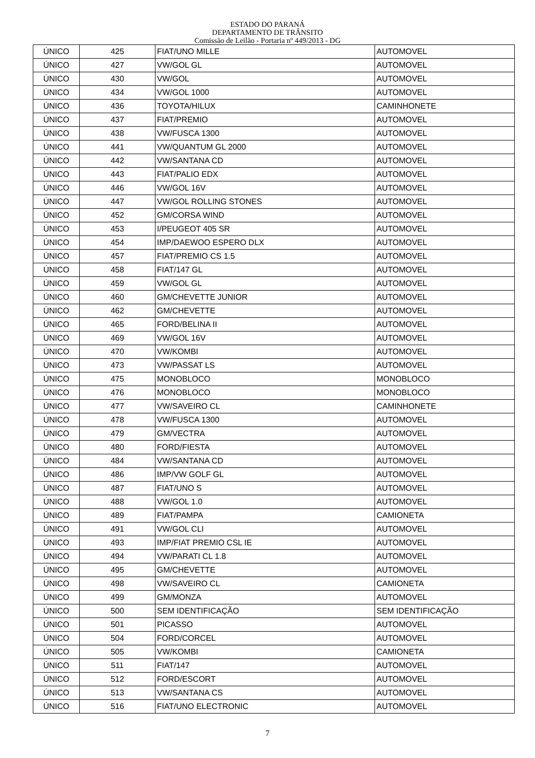ESTADO DO PARANÁ
DEPARTAMENTO DE TRÂNSITO
Comissão de Leilão - Portaria nº 449/2013 - DG
| ÚNICO | 425 | FIAT/UNO MILLE | AUTOMOVEL |
| ÚNICO | 427 | VW/GOL GL | AUTOMOVEL |
| ÚNICO | 430 | VW/GOL | AUTOMOVEL |
| ÚNICO | 434 | VW/GOL 1000 | AUTOMOVEL |
| ÚNICO | 436 | TOYOTA/HILUX | CAMINHONETE |
| ÚNICO | 437 | FIAT/PREMIO | AUTOMOVEL |
| ÚNICO | 438 | VW/FUSCA 1300 | AUTOMOVEL |
| ÚNICO | 441 | VW/QUANTUM GL 2000 | AUTOMOVEL |
| ÚNICO | 442 | VW/SANTANA CD | AUTOMOVEL |
| ÚNICO | 443 | FIAT/PALIO EDX | AUTOMOVEL |
| ÚNICO | 446 | VW/GOL 16V | AUTOMOVEL |
| ÚNICO | 447 | VW/GOL ROLLING STONES | AUTOMOVEL |
| ÚNICO | 452 | GM/CORSA WIND | AUTOMOVEL |
| ÚNICO | 453 | I/PEUGEOT 405 SR | AUTOMOVEL |
| ÚNICO | 454 | IMP/DAEWOO ESPERO DLX | AUTOMOVEL |
| ÚNICO | 457 | FIAT/PREMIO CS 1.5 | AUTOMOVEL |
| ÚNICO | 458 | FIAT/147 GL | AUTOMOVEL |
| ÚNICO | 459 | VW/GOL GL | AUTOMOVEL |
| ÚNICO | 460 | GM/CHEVETTE JUNIOR | AUTOMOVEL |
| ÚNICO | 462 | GM/CHEVETTE | AUTOMOVEL |
| ÚNICO | 465 | FORD/BELINA II | AUTOMOVEL |
| ÚNICO | 469 | VW/GOL 16V | AUTOMOVEL |
| ÚNICO | 470 | VW/KOMBI | AUTOMOVEL |
| ÚNICO | 473 | VW/PASSAT LS | AUTOMOVEL |
| ÚNICO | 475 | MONOBLOCO | MONOBLOCO |
| ÚNICO | 476 | MONOBLOCO | MONOBLOCO |
| ÚNICO | 477 | VW/SAVEIRO CL | CAMINHONETE |
| ÚNICO | 478 | VW/FUSCA 1300 | AUTOMOVEL |
| ÚNICO | 479 | GM/VECTRA | AUTOMOVEL |
| ÚNICO | 480 | FORD/FIESTA | AUTOMOVEL |
| ÚNICO | 484 | VW/SANTANA CD | AUTOMOVEL |
| ÚNICO | 486 | IMP/VW GOLF GL | AUTOMOVEL |
| ÚNICO | 487 | FIAT/UNO S | AUTOMOVEL |
| ÚNICO | 488 | VW/GOL 1.0 | AUTOMOVEL |
| ÚNICO | 489 | FIAT/PAMPA | CAMIONETA |
| ÚNICO | 491 | VW/GOL CLI | AUTOMOVEL |
| ÚNICO | 493 | IMP/FIAT PREMIO CSL IE | AUTOMOVEL |
| ÚNICO | 494 | VW/PARATI CL 1.8 | AUTOMOVEL |
| ÚNICO | 495 | GM/CHEVETTE | AUTOMOVEL |
| ÚNICO | 498 | VW/SAVEIRO CL | CAMIONETA |
| ÚNICO | 499 | GM/MONZA | AUTOMOVEL |
| ÚNICO | 500 | SEM IDENTIFICAÇÃO | SEM IDENTIFICAÇÃO |
| ÚNICO | 501 | PICASSO | AUTOMOVEL |
| ÚNICO | 504 | FORD/CORCEL | AUTOMOVEL |
| ÚNICO | 505 | VW/KOMBI | CAMIONETA |
| ÚNICO | 511 | FIAT/147 | AUTOMOVEL |
| ÚNICO | 512 | FORD/ESCORT | AUTOMOVEL |
| ÚNICO | 513 | VW/SANTANA CS | AUTOMOVEL |
| ÚNICO | 516 | FIAT/UNO ELECTRONIC | AUTOMOVEL |
7